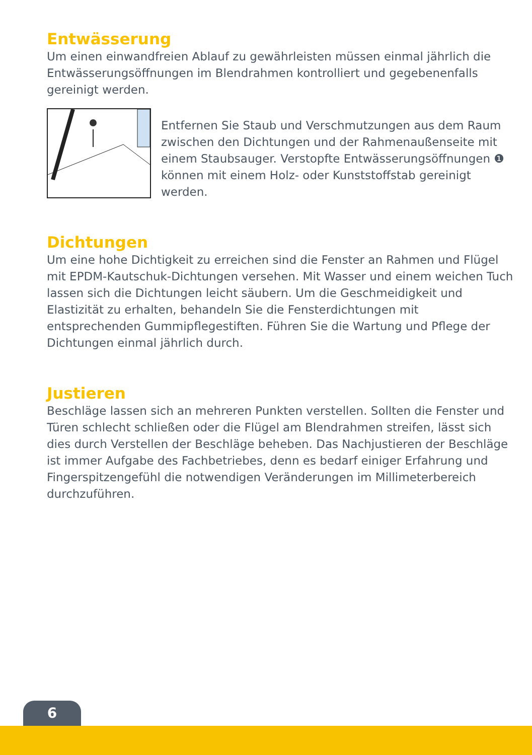Entwässerung
Um einen einwandfreien Ablauf zu gewährleisten müssen einmal jährlich die Entwässerungsöffnungen im Blendrahmen kontrolliert und gegebenenfalls gereinigt werden.
Entfernen Sie Staub und Verschmutzungen aus dem Raum zwischen den Dichtungen und der Rahmenaußenseite mit einem Staubsauger. Verstopfte Entwässerungsöffnungen ❶ können mit einem Holz- oder Kunststoffstab gereinigt werden.
Dichtungen
Um eine hohe Dichtigkeit zu erreichen sind die Fenster an Rahmen und Flügel mit EPDM-Kautschuk-Dichtungen versehen. Mit Wasser und einem weichen Tuch lassen sich die Dichtungen leicht säubern. Um die Geschmeidigkeit und Elastizität zu erhalten, behandeln Sie die Fensterdichtungen mit entsprechenden Gummipflegestiften. Führen Sie die Wartung und Pflege der Dichtungen einmal jährlich durch.
Justieren
Beschläge lassen sich an mehreren Punkten verstellen. Sollten die Fenster und Türen schlecht schließen oder die Flügel am Blendrahmen streifen, lässt sich dies durch Verstellen der Beschläge beheben. Das Nachjustieren der Beschläge ist immer Aufgabe des Fachbetriebes, denn es bedarf einiger Erfahrung und Fingerspitzengefühl die notwendigen Veränderungen im Millimeterbereich durchzuführen.
6